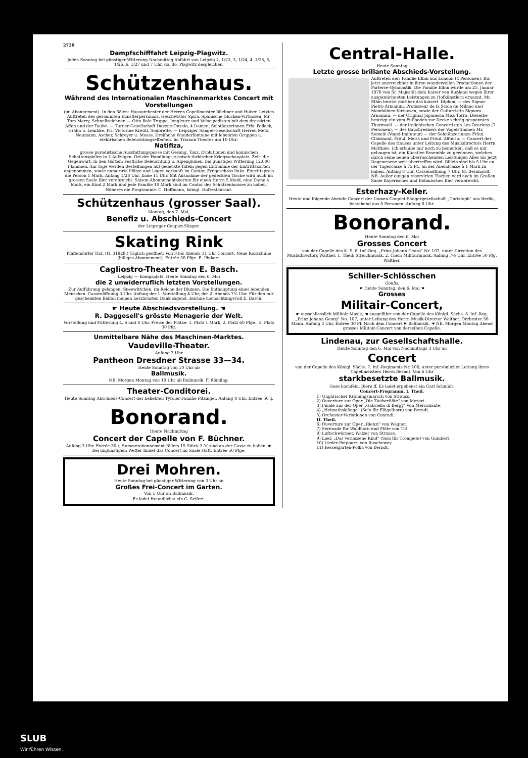2720
Dampfschifffahrt Leipzig-Plagwitz.
Jeden Sonntag bei günstiger Witterung Nachmittag Abfahrt von Leipzig 2, 1/23, 3, 1/24, 4, 1/25, 5, 1/26, 6, 1/27 und 7 Uhr. do. do. Plagwitz desgleichen.
Schützenhaus.
Während des Internationalen Maschinenmarktes Concert mit Vorstellungen
(im Abonnement). In den Sälen: Hausorchester der Herren Capellmeister Büchner und Huber. Letztes Auftreten des gesammten Künstlerpersonals. Geschwister Spira, Spanische Glocken-Virtuosen. Mr. Tom Merry, Schnellzeichner. — Otto Bale Truppe, Jongleure und Velocipedisten mit dem dressirten Affen und der Taube. — Turner-Gesellschaft Davene-Onzalo, 4 Damen, Solotänzerinnen Frls. Pollack, Grahn u. Lembke, Frl. Victorine Kreutl, Soubrette. — Leipziger Sänger-Gesellschaft Herren Metz, Neumann, Ascher, Schreyer u. Maass. Dreifache Wunderfontaine mit lebenden Gruppen u. elektrischen Beleuchtungseffecten. Im Trianon-Theater um 10 Uhr:
Natifiza,
grosse parodistische Ausstattungsposse mit Gesang, Tanz, Evolutionen und komischen Schattenspielen in 2 Aufzügen. Ort der Handlung: russisch-türkischer Kriegsschauplatz. Zeit: die Gegenwart. In den Gärten: Festliche Beleuchtung u. Alpenglühen, bei günstiger Witterung 12,000 Flammen. Am Tage werden Bestellungen auf gedeckte Tafeln gegen Entnahme der Eintrittskarten angenommen, sowie numerirte Plätze und Logen verkauft im Contor, Erdgeschoss links. Eintrittspreis die Person 1 Mark. Anfang 1/28 Uhr. Ende 11 Uhr. Mit Ausnahme der gedeckten Tische wird auch im grossen Saale Bier verabreicht. Saison-Abonnementskarten für einen Herrn 5 Mark, eine Dame 4 Mark, ein Kind 2 Mark und jede Familie 10 Mark sind im Contor des Schützenhauses zu haben. Näheres die Programme. C. Hoffmann, königl. Hofrestaurant.
Schützenhaus (grosser Saal).
Montag, den 7. Mai,
Benefiz u. Abschieds-Concert
der Leipziger Couplet-Sänger.
Skating Rink
Pfaffendorfer Hof. (H. 31828.) Täglich geöffnet. Von 3 bis Abends 11 Uhr Concert. Neue Rollschuhe (billiges Abonnement). Entrée 30 Pfge. E. Pinkert.
Cagliostro-Theater von E. Basch.
Leipzig — Königsplatz. Heute Sonntag den 6. Mai
die 2 unwiderruflich letzten Vorstellungen.
Zur Aufführung gelangen: Sneewittchen. Im Reiche der Blumen. Die Enthauptung eines lebenden Menschen. Cassenöffnung 3 Uhr. Anfang der 1. Vorstellung 4 Uhr, der 2. Abends 7½ Uhr. Für den mir geschenkten Beifall meinen herzlichsten Dank sagend, zeichne hochachtungsvoll E. Basch.
☛ Heute Abschiedsvorstellung. ☚
R. Daggesell's grösste Menagerie der Welt.
Vorstellung und Fütterung 4, 6 und 8 Uhr. Preise der Plätze: 1. Platz 1 Mark, 2. Platz 60 Pfge., 3. Platz 30 Pfg.
Unmittelbare Nähe des Maschinen-Marktes.
Vaudeville-Theater.
Anfang 7 Uhr
Pantheon Dresdner Strasse 33—34.
Heute Sonntag von 10 Uhr ab
Ballmusik.
NB. Morgen Montag von 10 Uhr ab Ballmusik. F. Römling.
Theater-Conditorei.
Heute Sonntag Abschieds-Concert der beliebten Tyroler-Familie Pitzinger. Anfang 8 Uhr. Entrée 50 ₰.
Bonorand.
Heute Nachmittag
Concert der Capelle von F. Büchner.
Anfang 3 Uhr. Entrée 30 ₰. Sommerabonnement-Billets 15 Stück 3 ℳ sind an der Casse zu haben. ☛ Bei ungünstigem Wetter findet das Concert im Saale statt. Entrée 50 Pfge.
Drei Mohren.
Heute Sonntag bei günstiger Witterung von 3 Uhr an
Großes Frei-Concert im Garten.
Von 5 Uhr an Ballmusik.
Es ladet freundlichst ein G. Seifert.
Central-Halle.
Heute Sonntag
Letzte grosse brillante Abschieds-Vorstellung.
Auftreten der: Familie Elbin aus London (4 Personen). Bis jetzt unerreichbar in ihren wundervollen Productionen der Parterre-Gymnastik. Die Familie Elbin wurde am 25. Januar 1876 von Sr. Majestät dem Kaiser von Rußland wegen ihrer ausgezeichneten Leistungen zu Hofkünstlern ernannt, Mr. Elbin besitzt darüber das kaiserl. Diplom; — des Signor Pietro Armanini, Professeur de la Scala de Milano und Mandolinen-Virtuosen, sowie der Guitarristin Signora Armanini, — der Original Japanesin Miss Torra. Dieselbe besteigt ein vom Fußboden zur Decke schräg gespanntes Thurmseil. — der Italienischen Concertisten Les Ocariens (7 Personen), — des Bauchredners der Vogelstimmen Mr. Semelé (Vogel-Imitateur) — der Solotänzerinnen Fräul. Clairmont, Fräul. Meiss und Fräul. Alfonso. — Concert der Capelle des Hauses unter Leitung des Musikdirectors Herrn Matthies. Ich erlaube mir noch zu bemerken, daß es mir gelungen ist, ein Künstler-Ensemble zu gewinnen, welches durch seine neuen überraschenden Leistungen Alles bis jetzt Dagewesene weit übertreffen wird. Billets sind bis 5 Uhr an der Tagescasse à 75 Pf., an der Abendcasse à 1 Mark zu haben. Anfang 8 Uhr. Cassenöffnung 7 Uhr. M. Bernhardt. NB. Außer einigen reservirten Tischen wird auch im Großen Saale Bayerisches und Böhmisches Bier verabreicht.
Esterhazy-Keller.
Heute und folgende Abende Concert der Damen-Couplet-Sängergesellschaft „Christoph" aus Berlin, bestehend aus 8 Personen. Anfang 8 Uhr.
Bonorand.
Heute Sonntag den 6. Mai
Grosses Concert
von der Capelle des K. S. 8. Inf.-Reg. „Prinz Johann Georg" Nr. 107, unter Direction des Musikdirectors Walther. 1. Theil: Streichmusik. 2. Theil: Militairmusik. Anfang 7½ Uhr. Entrée 50 Pfg. Walther.
Schiller-Schlösschen
Gohlis.
☛ Heute Sonntag, den 6. Mai ☚
Grosses
Militair-Concert,
☛ ausschliesslich Militair-Musik, ☚ ausgeführt von der Capelle des Königl. Sächs. 8. Inf.-Reg. „Prinz Johann Georg" No. 107, unter Leitung des Herrn Musik-Director Walther. Orchester 56 Mann. Anfang 3 Uhr. Entrée 30 Pf. Nach dem Concert ☛ Ballmusik. ☚ NB. Morgen Montag Abend grosses Militair-Concert von derselben Capelle.
Lindenau, zur Gesellschaftshalle.
Heute Sonntag den 6. Mai von Nachmittags 3 Uhr an
Concert
von der Capelle des Königl. Sächs. 7. Inf.-Regiments Nr. 106, unter persönlicher Leitung ihres Capellmeisters Herrn Berndt. Von 6 Uhr
starkbesetzte Ballmusik.
Gose hochfein. Biere ff. Es ladet ergebenst ein Carl Schmidt.
Concert-Programm. I. Theil.
1) Ungarischer Krönungsmarsch von Strauss.
2) Ouverture zur Oper „Die Zauberflöte" von Mozart.
3) Finale aus der Oper „Gabriella di Bergy" von Mercadante.
4) „Heimathsklänge" (Solo für Flügelhorn) von Berndt.
5) Orchester-Variationen von Conradi.
II. Theil.
6) Ouverture zur Oper „Rienzi" von Wagner.
7) Serenade für Waldhorn und Flöte von Titl.
8) Luftschwärmer, Walzer von Strauss.
9) Lied: „Das verlassene Kind" (Solo für Trompete) von Gumbert.
10) Lieder-Potpourri von Ruschewey.
11) Kesselgarten-Polka von Berndt.
SLUB
Wir führen Wissen.